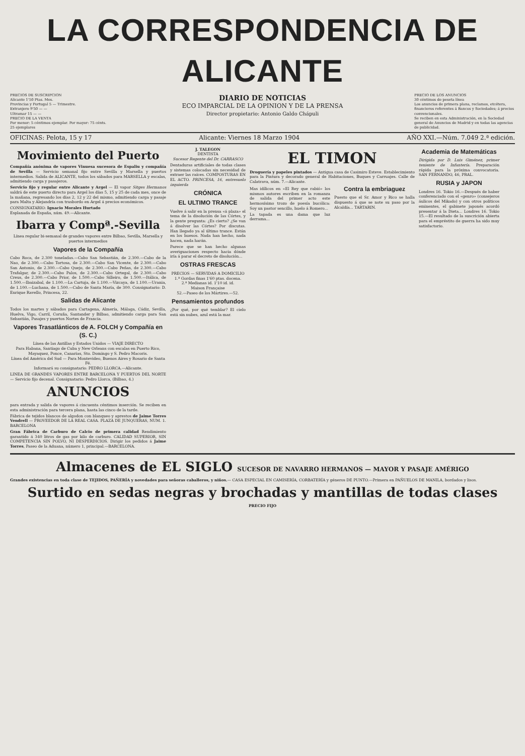LA CORRESPONDENCIA DE ALICANTE
PRECIOS DE SUSCRIPCION
Alicante 1'50 Ptas. Mes.
Provincias y Portugal 5 — Trimestre.
Extranjero 9'50 — —
Ultramar 15 — —
PRECIO DE LA VENTA
Por menor: 5 céntimos ejemplar. Por mayor: 75 cénts. 25 ejemplares
DIARIO DE NOTICIAS
ECO IMPARCIAL DE LA OPINION Y DE LA PRENSA
Director propietario: Antonio Galdo Chápuli
PRECIO DE LOS ANUNCIOS
30 céntimos de peseta línea
Los anuncios de primera plana, reclamos, etcétera, financieros referentes á Bancos y Sociedades; á precios convencionales.
Se reciben en esta Administración, en la Sociedad general de Anuncios de Madrid y en todas las agencias de publicidad.
OFICINAS: Pelota, 15 y 17 Alicante: Viernes 18 Marzo 1904 AÑO XXI.—Núm. 7.049 2.ª edición.
Movimiento del Puerto
Compañía anónima de vapores Vinuesa sucesora de Espaliu y compañía de Sevilla — Servicio semanal fijo entre Sevilla y Marsella y puertos intermedios. Salida de ALICANTE, todos los sábados para MARSELLA y escalas, admitiendo carga y pasajeros.
Servicio fijo y regular entre Alicante y Argel — El vapor Sitges Hermanos saldrá de este puerto directo para Argel los días 5, 15 y 25 de cada mes, once de la mañana, regresando los días 2, 12 y 22 del mismo, admitiendo carga y pasaje para Malta y Alejandría con trasbordo en Argel á precios económicos.
CONSIGNATARIO: Ignacio Morales Hurtado
Esplanada de España, núm. 49.—Alicante.
Ibarra y Compª.-Sevilla
Línea regular bi-semanal de grandes vapores entre Bilbao, Sevilla, Marsella y puertos intermedios
Vapores de la Compañía
Cabo Roca, de 2.300 toneladas.—Cabo San Sebastián, de 2.300.—Cabo de la Nao, de 2.300.—Cabo Tortosa, de 2.300.—Cabo San Vicente, de 2.300.—Cabo San Antonio, de 2.300.—Cabo Quejo, de 2.300.—Cabo Peñas, de 2.300.—Cabo Trafalgar, de 2.300.—Cabo Palos, de 2.300.—Cabo Ortegal, de 2.300.—Cabo Creus, de 2.300.—Cabo Prior, de 1.500.—Cabo Silleiro, de 1.500.—Itálica, de 1.500.—Ibaizabal, de 1.100.—La Cartuja, de 1.100.—Vizcaya, de 1.100.—Urania, de 1.100.—Luchana, de 1.500.—Cabo de Santa María, de 300. Consignatario: D. Enrique Ravello, Princesa, 22.
Salidas de Alicante
Todos los martes y sábados para Cartagena, Almería, Málaga, Cádiz, Sevilla, Huelva, Vigo, Carril, Coruña, Santander y Bilbao, admitiendo carga para San Sebastián, Pasajes y puertos Nortes de Francia.
Vapores Trasatlánticos de A. FOLCH y Compañía en (S. C.)
Línea de las Antillas y Estados Unidos — VIAJE DIRECTO
Para Habana, Santiago de Cuba y New Orleans con escalas en Puerto Rico, Mayaquez, Ponce, Canarias, Sto. Domingo y S. Pedro Macoris.
Línea del América del Sud — Para Montevideo, Buenos Aires y Rosario de Santa Fé.
Informará su consignatario: PEDRO LLORCA.—Alicante.
LINEA DE GRANDES VAPORES ENTRE BARCELONA Y PUERTOS DEL NORTE — Servicio fijo decenal. Consignatario: Pedro Llorca, (Bilbao, 4.)
ANUNCIOS
para entrada y salida de vapores á cincuenta céntimos inserción. Se reciben en esta administración para tercera plana, hasta las cinco de la tarde.
Fábrica de tejidos blancos de algodon con blanqueo y aprestos de Jaime Torres Vendrell — PROVEEDOR DE LA REAL CASA. PLAZA DE JUNQUERAS, NUM. 1. BARCELONA
Gran Fábrica de Carburo de Calcio de primera calidad Rendimiento garantido á 340 litros de gas por kilo de carburo. CALIDAD SUPERIOR, SIN COMPETENCIA SIN POLVO, NI DESPERDICIOS. Dirigir los pedidos á Jaime Torres, Paseo de la Aduana, número 1, principal.—BARCELONA.
J. TALEGON
DENTISTA
Sucesor Regente del Dr. CARRASCO
Dentaduras artificiales de todas clases y sistemas colocadas sin necesidad de extraer las raíces. COMPOSTURAS EN EL ACTO. PRINCESA, 16, entresuelo izquierda
CRÓNICA
EL ULTIMO TRANCE
Vuelve á salir en la prensa «á plaza» el tema de la disolución de las Córtes, y la gente pregunta: ¿Es cierto? ¿Se van á disolver las Córtes? Por discutas. Han llegado ya al último trance. Están en los huesos. Nada han hecho, nada hacen, nada harán.
Parece que se han hecho algunas averiguaciones respecto hacia dónde iría á parar el decreto de disolución...
OSTRAS FRESCAS
PRECIOS — SERVIDAS A DOMICILIO
1.ª Gordas finas 1'60 ptas. docena.
2.ª Medianas id. 1'10 id. id.
Maison Française
52.—Paseo de los Mártires.—52.
Pensamientos profundos
¿Por qué, por qué temblar? El cielo está sin nubes, azul está la mar.
EL TIMON
Droguería y papeles pintados — Antigua casa de Casimiro Esteve. Establecimiento para la Pintura y decorado general de Habitaciones, Buques y Carruajes. Calle de Calatrava, núm. 7.—Alicante.
Mas idílicos en «El Rey que rabió» los mismos autores escriben en la romanza de salida del primer acto este hermosísimo trozo de poesía bucólica: Soy un pastor sencillo, huelo á Romero...
La tapada es una dama que luz derrama...
Contra la embriaguez
Puesto que el Sr. Amor y Rico se halla dispuesto á que se note su paso por la Alcaldía... TARTARIN.
Academia de Matemáticas
Dirigida por D. Luis Giménez, primer teniente de Infantería. Preparación rápida para la próxima convocatoria. SAN FERNANDO, 46, PRAL.
RUSIA y JAPON
Londres 16. Tokio 16.—Después de haber conferenciado con el «genro» (consejeros áulicos del Mikado) y con otros políticos eminentes, el gabinete japonés acordó presentar á la Dieta... Londres 16. Tokio 15.—El resultado de la suscrición abierta para el empréstito de guerra ha sido muy satisfactorio.
Almacenes de EL SIGLO SUCESOR DE NAVARRO HERMANOS — MAYOR Y PASAJE AMÉRIGO
Grandes existencias en toda clase de TEJIDOS, PAÑERÍA y novedades para señoras caballeros, y niños.— CASA ESPECIAL EN CAMISERÍA, CORBATERÍA y géneros DE PUNTO.—Primera en PAÑUELOS DE MANILA, bordados y lisos.
Surtido en sedas negras y brochadas y mantillas de todas clases
PRECIO FIJO